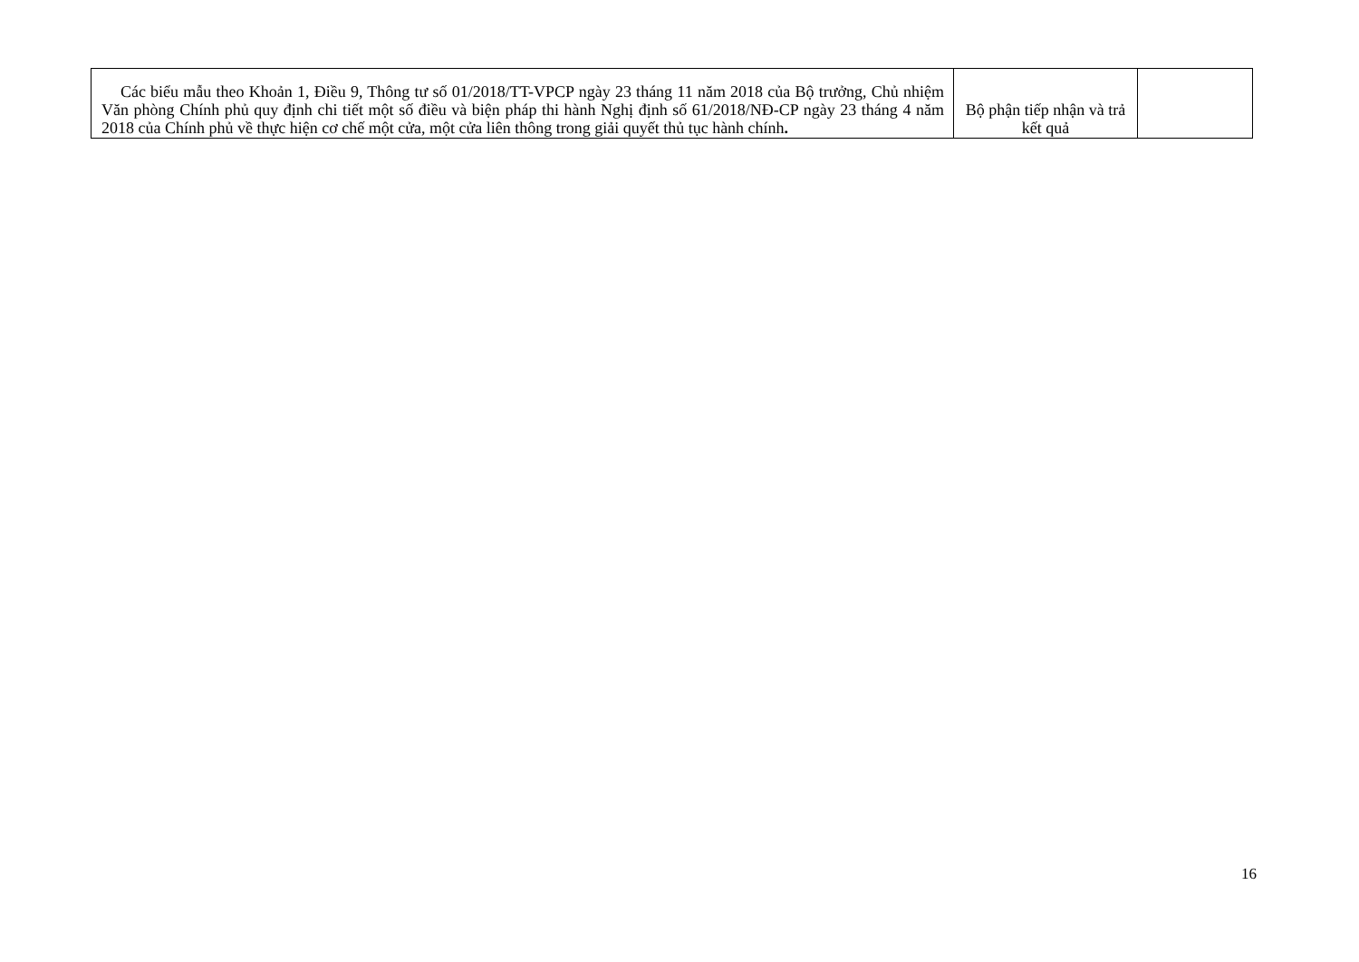| Các biểu mẫu theo Khoản 1, Điều 9, Thông tư số 01/2018/TT-VPCP ngày 23 tháng 11 năm 2018 của Bộ trưởng, Chủ nhiệm Văn phòng Chính phủ quy định chi tiết một số điều và biện pháp thi hành Nghị định số 61/2018/NĐ-CP ngày 23 tháng 4 năm 2018 của Chính phủ về thực hiện cơ chế một cửa, một cửa liên thông trong giải quyết thủ tục hành chính . | Bộ phận tiếp nhận và trả kết quả | |
16